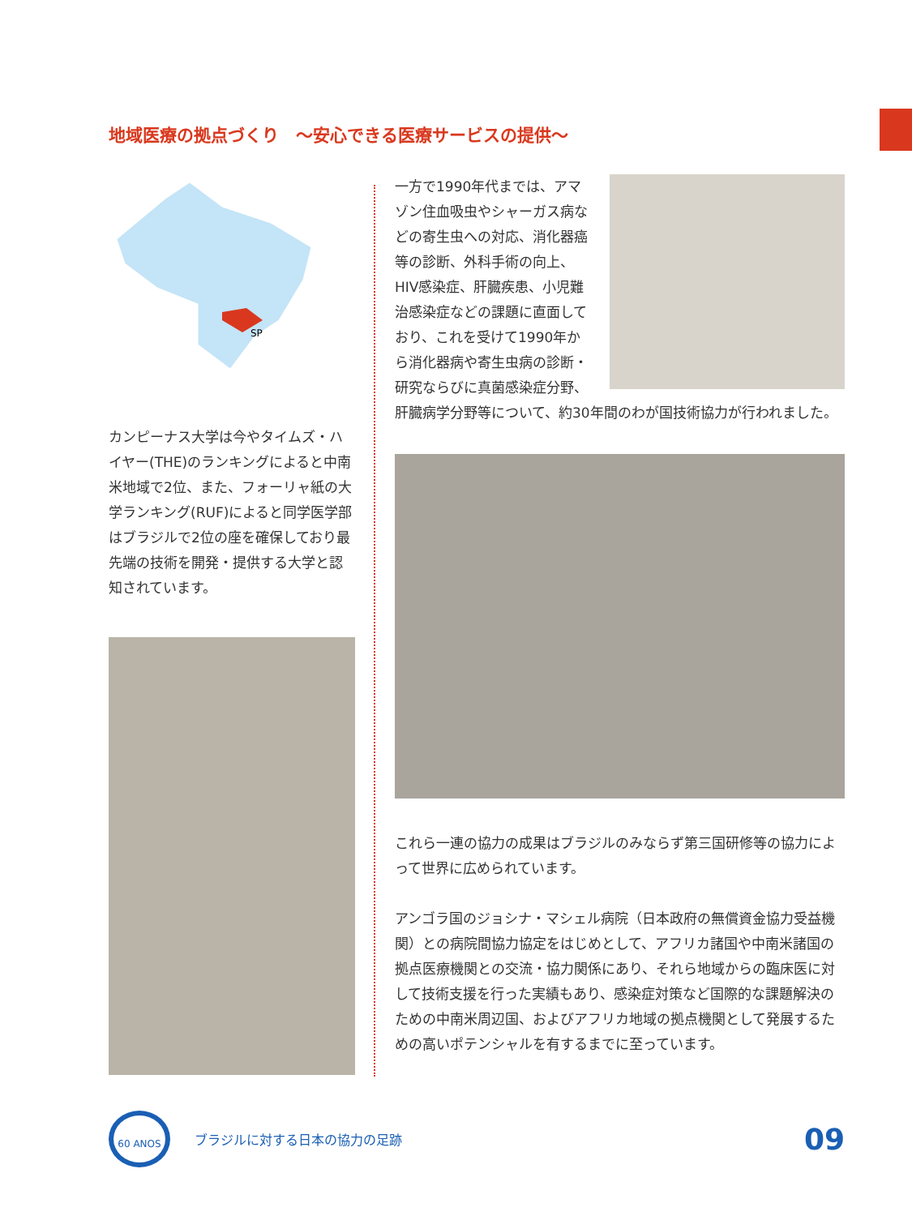地域医療の拠点づくり　～安心できる医療サービスの提供～
SP
カンピーナス大学は今やタイムズ・ハイヤー(THE)のランキングによると中南米地域で2位、また、フォーリャ紙の大学ランキング(RUF)によると同学医学部はブラジルで2位の座を確保しており最先端の技術を開発・提供する大学と認知されています。
一方で1990年代までは、アマゾン住血吸虫やシャーガス病などの寄生虫への対応、消化器癌等の診断、外科手術の向上、HIV感染症、肝臓疾患、小児難治感染症などの課題に直面しており、これを受けて1990年から消化器病や寄生虫病の診断・研究ならびに真菌感染症分野、肝臓病学分野等について、約30年間のわが国技術協力が行われました。
これら一連の協力の成果はブラジルのみならず第三国研修等の協力によって世界に広められています。
アンゴラ国のジョシナ・マシェル病院（日本政府の無償資金協力受益機関）との病院間協力協定をはじめとして、アフリカ諸国や中南米諸国の拠点医療機関との交流・協力関係にあり、それら地域からの臨床医に対して技術支援を行った実績もあり、感染症対策など国際的な課題解決のための中南米周辺国、およびアフリカ地域の拠点機関として発展するための高いポテンシャルを有するまでに至っています。
60 ANOS
ブラジルに対する日本の協力の足跡
09